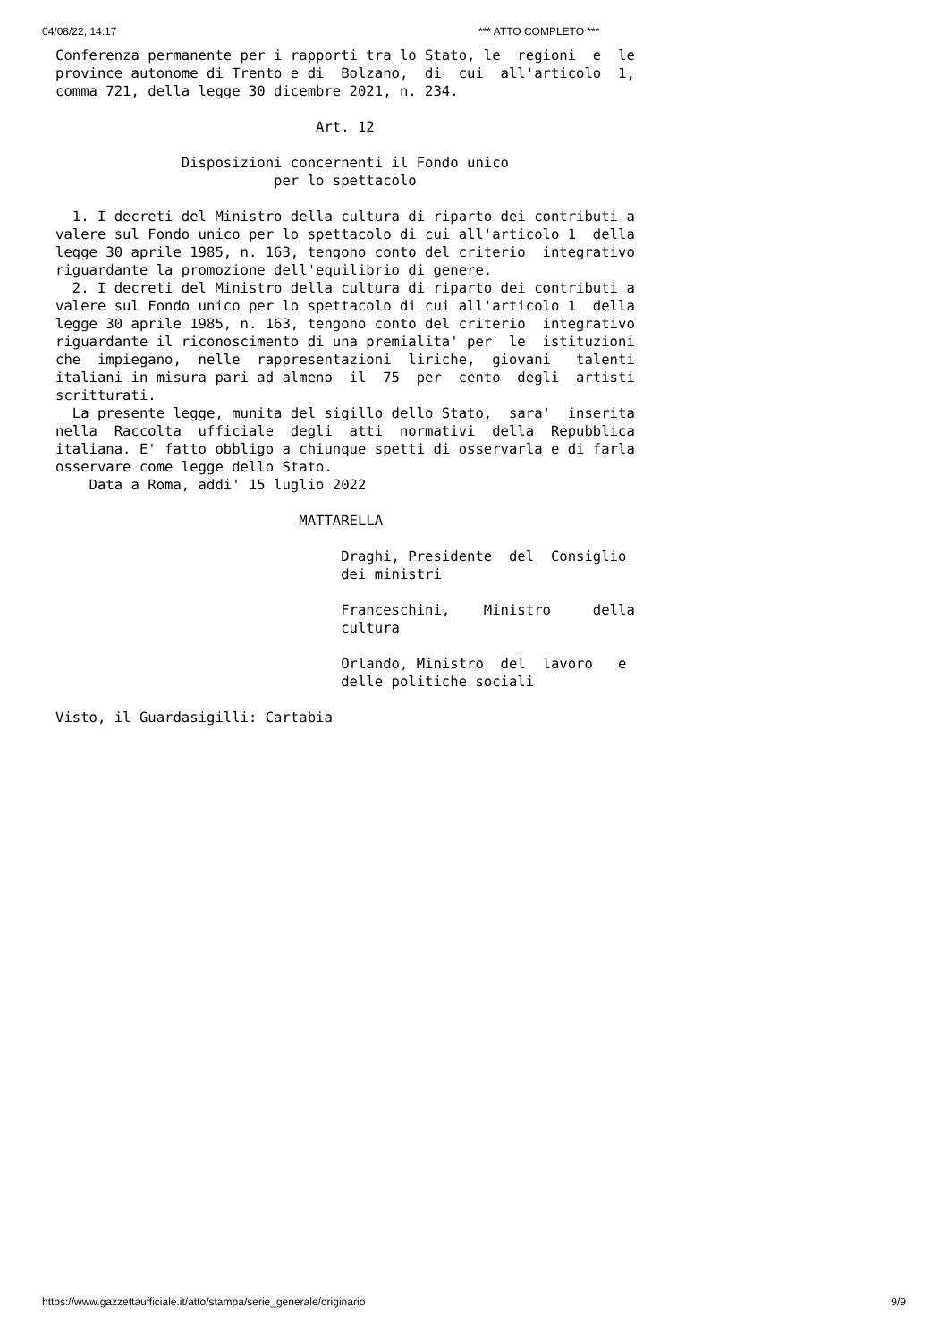04/08/22, 14:17 *** ATTO COMPLETO ***
Conferenza permanente per i rapporti tra lo Stato, le  regioni  e  le
province autonome di Trento e di  Bolzano,  di  cui  all'articolo  1,
comma 721, della legge 30 dicembre 2021, n. 234.

                               Art. 12

               Disposizioni concernenti il Fondo unico
                          per lo spettacolo

  1. I decreti del Ministro della cultura di riparto dei contributi a
valere sul Fondo unico per lo spettacolo di cui all'articolo 1  della
legge 30 aprile 1985, n. 163, tengono conto del criterio  integrativo
riguardante la promozione dell'equilibrio di genere.
  2. I decreti del Ministro della cultura di riparto dei contributi a
valere sul Fondo unico per lo spettacolo di cui all'articolo 1  della
legge 30 aprile 1985, n. 163, tengono conto del criterio  integrativo
riguardante il riconoscimento di una premialita' per  le  istituzioni
che  impiegano,  nelle  rappresentazioni  liriche,  giovani   talenti
italiani in misura pari ad almeno  il  75  per  cento  degli  artisti
scritturati.
  La presente legge, munita del sigillo dello Stato,  sara'  inserita
nella  Raccolta  ufficiale  degli  atti  normativi  della  Repubblica
italiana. E' fatto obbligo a chiunque spetti di osservarla e di farla
osservare come legge dello Stato.
    Data a Roma, addi' 15 luglio 2022

                             MATTARELLA

                                  Draghi, Presidente  del  Consiglio
                                  dei ministri

                                  Franceschini,    Ministro     della
                                  cultura

                                  Orlando, Ministro  del  lavoro   e
                                  delle politiche sociali

Visto, il Guardasigilli: Cartabia
https://www.gazzettaufficiale.it/atto/stampa/serie_generale/originario 9/9